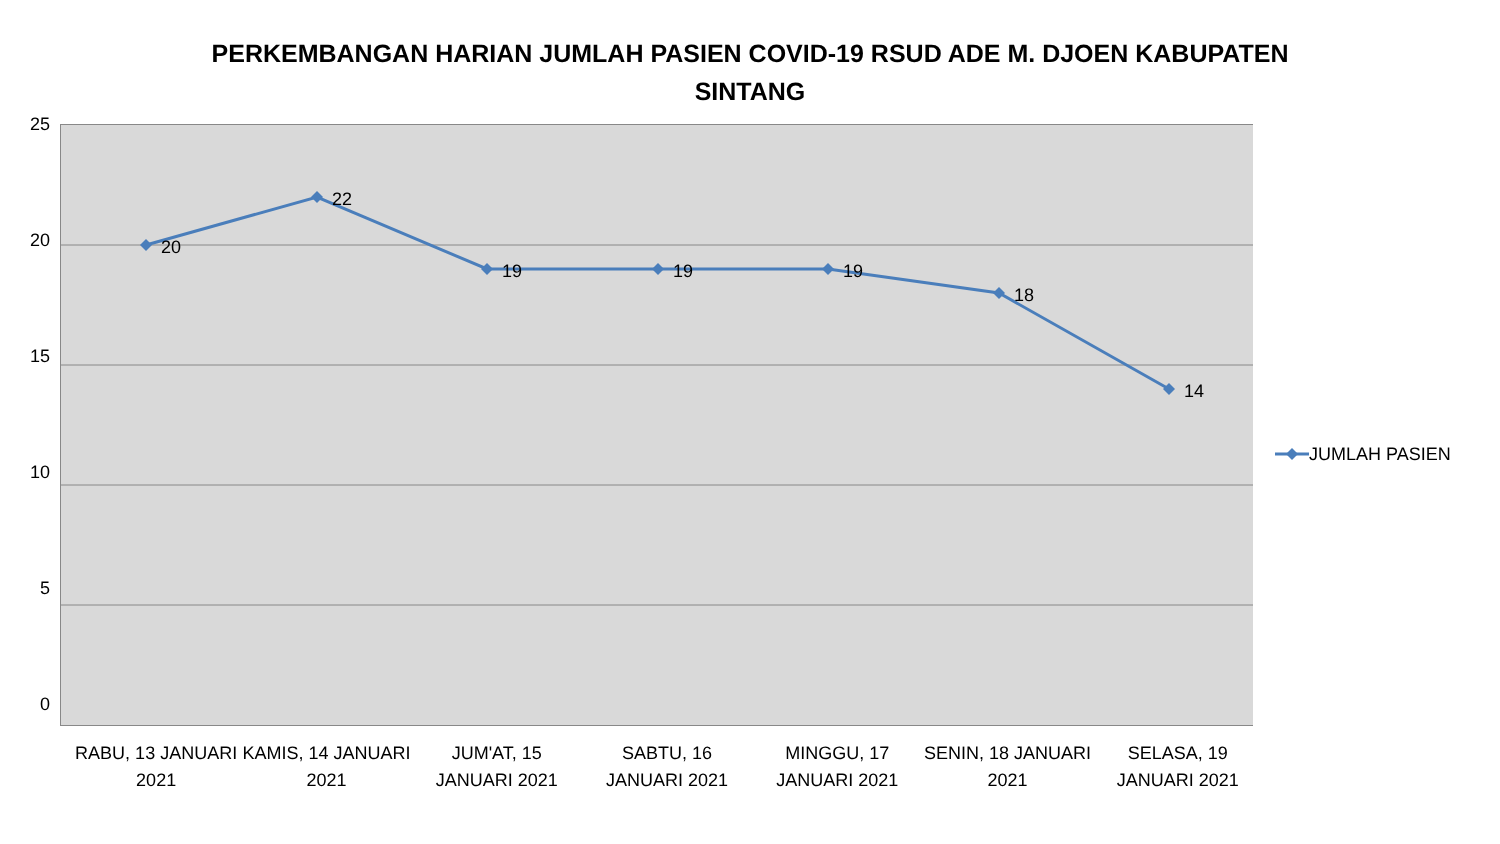PERKEMBANGAN HARIAN JUMLAH PASIEN COVID-19 RSUD ADE M. DJOEN KABUPATEN
SINTANG
25
20
15
10
5
0
20
22
19
19
19
18
14
JUMLAH PASIEN
RABU, 13 JANUARI 2021 KAMIS, 14 JANUARI 2021 JUM'AT, 15 JANUARI 2021 SABTU, 16 JANUARI 2021 MINGGU, 17 JANUARI 2021 SENIN, 18 JANUARI 2021 SELASA, 19 JANUARI 2021